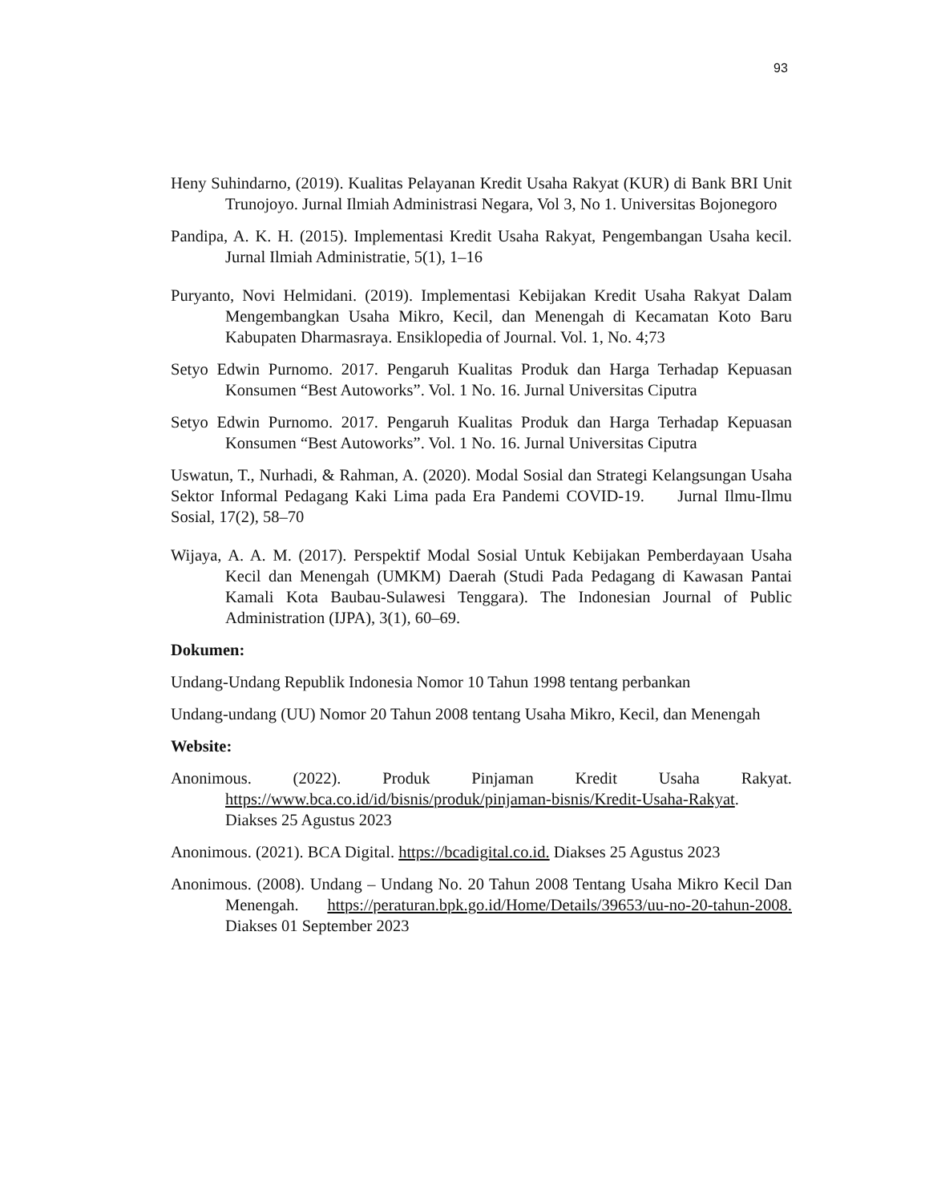93
Heny Suhindarno, (2019). Kualitas Pelayanan Kredit Usaha Rakyat (KUR) di Bank BRI Unit Trunojoyo. Jurnal Ilmiah Administrasi Negara, Vol 3, No 1. Universitas Bojonegoro
Pandipa, A. K. H. (2015). Implementasi Kredit Usaha Rakyat, Pengembangan Usaha kecil. Jurnal Ilmiah Administratie, 5(1), 1–16
Puryanto, Novi Helmidani. (2019). Implementasi Kebijakan Kredit Usaha Rakyat Dalam Mengembangkan Usaha Mikro, Kecil, dan Menengah di Kecamatan Koto Baru Kabupaten Dharmasraya. Ensiklopedia of Journal. Vol. 1, No. 4;73
Setyo Edwin Purnomo. 2017. Pengaruh Kualitas Produk dan Harga Terhadap Kepuasan Konsumen “Best Autoworks”. Vol. 1 No. 16. Jurnal Universitas Ciputra
Setyo Edwin Purnomo. 2017. Pengaruh Kualitas Produk dan Harga Terhadap Kepuasan Konsumen “Best Autoworks”. Vol. 1 No. 16. Jurnal Universitas Ciputra
Uswatun, T., Nurhadi, & Rahman, A. (2020). Modal Sosial dan Strategi Kelangsungan Usaha Sektor Informal Pedagang Kaki Lima pada Era Pandemi COVID-19. Jurnal Ilmu-Ilmu Sosial, 17(2), 58–70
Wijaya, A. A. M. (2017). Perspektif Modal Sosial Untuk Kebijakan Pemberdayaan Usaha Kecil dan Menengah (UMKM) Daerah (Studi Pada Pedagang di Kawasan Pantai Kamali Kota Baubau-Sulawesi Tenggara). The Indonesian Journal of Public Administration (IJPA), 3(1), 60–69.
Dokumen:
Undang-Undang Republik Indonesia Nomor 10 Tahun 1998 tentang perbankan
Undang-undang (UU) Nomor 20 Tahun 2008 tentang Usaha Mikro, Kecil, dan Menengah
Website:
Anonimous. (2022). Produk Pinjaman Kredit Usaha Rakyat. https://www.bca.co.id/id/bisnis/produk/pinjaman-bisnis/Kredit-Usaha-Rakyat. Diakses 25 Agustus 2023
Anonimous. (2021). BCA Digital. https://bcadigital.co.id. Diakses 25 Agustus 2023
Anonimous. (2008). Undang – Undang No. 20 Tahun 2008 Tentang Usaha Mikro Kecil Dan Menengah. https://peraturan.bpk.go.id/Home/Details/39653/uu-no-20-tahun-2008. Diakses 01 September 2023